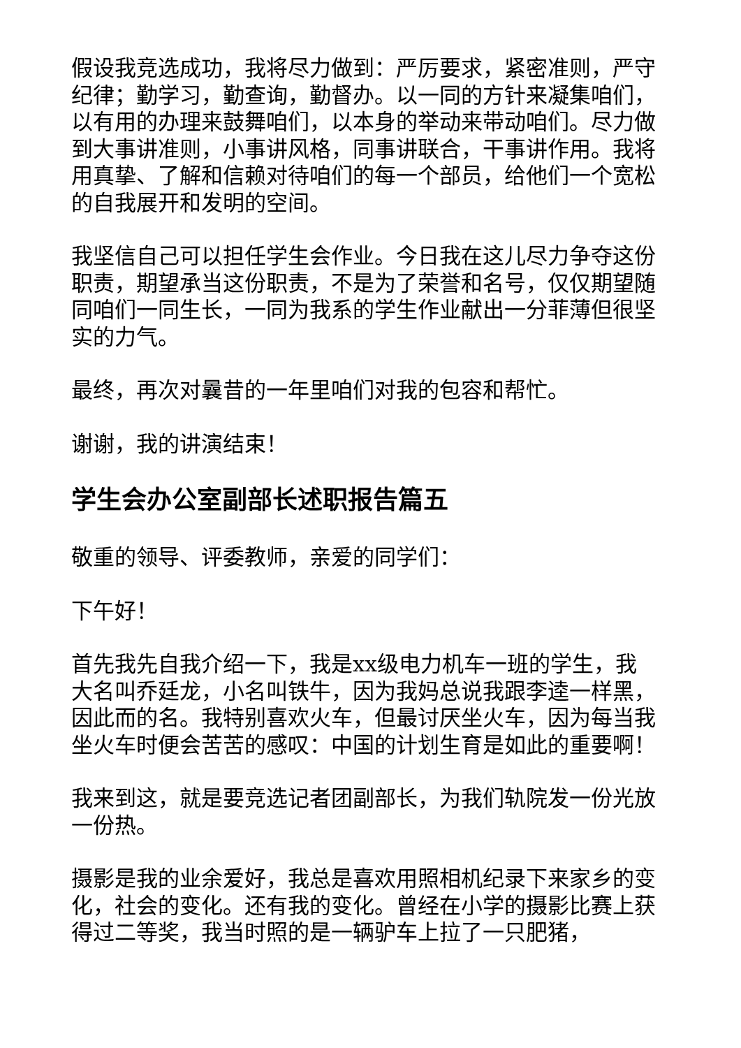假设我竞选成功，我将尽力做到：严厉要求，紧密准则，严守纪律；勤学习，勤查询，勤督办。以一同的方针来凝集咱们，以有用的办理来鼓舞咱们，以本身的举动来带动咱们。尽力做到大事讲准则，小事讲风格，同事讲联合，干事讲作用。我将用真挚、了解和信赖对待咱们的每一个部员，给他们一个宽松的自我展开和发明的空间。
我坚信自己可以担任学生会作业。今日我在这儿尽力争夺这份职责，期望承当这份职责，不是为了荣誉和名号，仅仅期望随同咱们一同生长，一同为我系的学生作业献出一分菲薄但很坚实的力气。
最终，再次对曩昔的一年里咱们对我的包容和帮忙。
谢谢，我的讲演结束！
学生会办公室副部长述职报告篇五
敬重的领导、评委教师，亲爱的同学们：
下午好！
首先我先自我介绍一下，我是xx级电力机车一班的学生，我大名叫乔廷龙，小名叫铁牛，因为我妈总说我跟李逵一样黑，因此而的名。我特别喜欢火车，但最讨厌坐火车，因为每当我坐火车时便会苦苦的感叹：中国的计划生育是如此的重要啊！
我来到这，就是要竞选记者团副部长，为我们轨院发一份光放一份热。
摄影是我的业余爱好，我总是喜欢用照相机纪录下来家乡的变化，社会的变化。还有我的变化。曾经在小学的摄影比赛上获得过二等奖，我当时照的是一辆驴车上拉了一只肥猪，